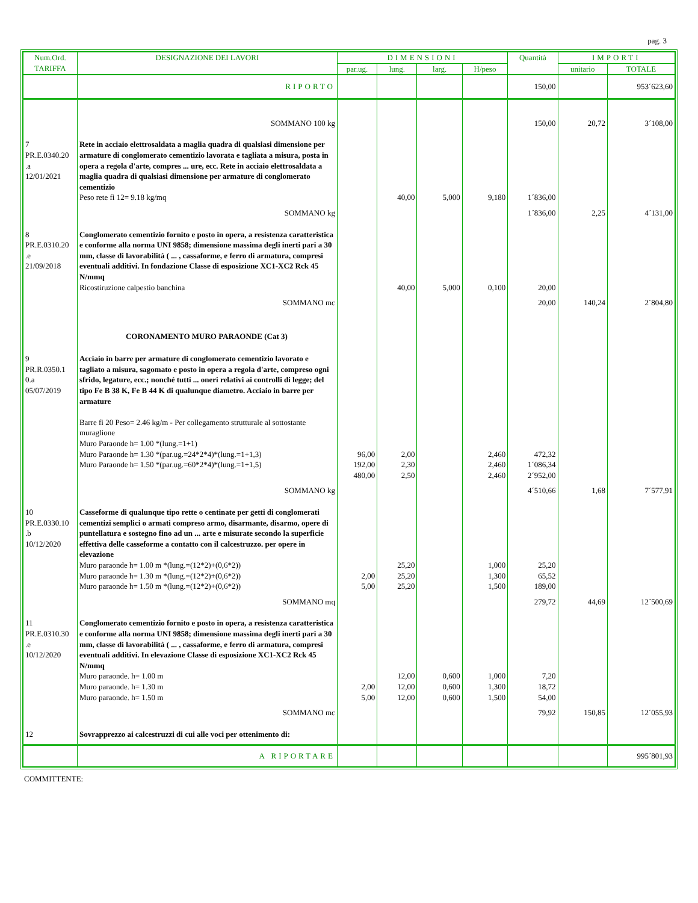pag. 3
| Num.Ord. TARIFFA | DESIGNAZIONE DEI LAVORI | DIMENSIONI | | | | Quantità | IMPORTI | |
| --- | --- | --- | --- | --- | --- | --- | --- | --- |
| | | par.ug. | lung. | larg. | H/peso | | unitario | TOTALE |
| | RIPORTO | | | | | 150,00 | | 953´623,60 |
| | SOMMANO 100 kg | | | | | 150,00 | 20,72 | 3´108,00 |
| 7 PR.E.0340.20 .a 12/01/2021 | Rete in acciaio elettrosaldata a maglia quadra di qualsiasi dimensione per armature di conglomerato cementizio lavorata e tagliata a misura, posta in opera a regola d'arte, compres ... ure, ecc. Rete in acciaio elettrosaldata a maglia quadra di qualsiasi dimensione per armature di conglomerato cementizio Peso rete fi 12= 9.18 kg/mq | | 40,00 | 5,000 | 9,180 | 1´836,00 | | |
| | SOMMANO kg | | | | | 1´836,00 | 2,25 | 4´131,00 |
| 8 PR.E.0310.20 .e 21/09/2018 | Conglomerato cementizio fornito e posto in opera, a resistenza caratteristica e conforme alla norma UNI 9858; dimensione massima degli inerti pari a 30 mm, classe di lavorabilità ( ... , cassaforme, e ferro di armatura, compresi eventuali additivi. In fondazione Classe di esposizione XC1-XC2 Rck 45 N/mmq Ricostiruzione calpestio banchina | | 40,00 | 5,000 | 0,100 | 20,00 | | |
| | SOMMANO mc | | | | | 20,00 | 140,24 | 2´804,80 |
| | CORONAMENTO MURO PARAONDE (Cat 3) | | | | | | | |
| 9 PR.R.0350.1 0.a 05/07/2019 | Acciaio in barre per armature di conglomerato cementizio lavorato e tagliato a misura, sagomato e posto in opera a regola d'arte, compreso ogni sfrido, legature, ecc.; nonché tutti ... oneri relativi ai controlli di legge; del tipo Fe B 38 K, Fe B 44 K di qualunque diametro. Acciaio in barre per armature Barre fi 20 Peso= 2.46 kg/m - Per collegamento strutturale al sottostante muraglione Muro Paraonde h= 1.00 *(lung.=1+1) Muro Paraonde h= 1.30 *(par.ug.=24*2*4)*(lung.=1+1,3) Muro Paraonde h= 1.50 *(par.ug.=60*2*4)*(lung.=1+1,5) | 96,00 192,00 480,00 | 2,00 2,30 2,50 | | 2,460 2,460 2,460 | 472,32 1´086,34 2´952,00 | | |
| | SOMMANO kg | | | | | 4´510,66 | 1,68 | 7´577,91 |
| 10 PR.E.0330.10 .b 10/12/2020 | Casseforme di qualunque tipo rette o centinate per getti di conglomerati cementizi semplici o armati compreso armo, disarmante, disarmo, opere di puntellatura e sostegno fino ad un ... arte e misurate secondo la superficie effettiva delle casseforme a contatto con il calcestruzzo. per opere in elevazione Muro paraonde h= 1.00 m *(lung.=(12*2)+(0,6*2)) Muro paraonde h= 1.30 m *(lung.=(12*2)+(0,6*2)) Muro paraonde h= 1.50 m *(lung.=(12*2)+(0,6*2)) | 2,00 5,00 | 25,20 25,20 25,20 | | 1,000 1,300 1,500 | 25,20 65,52 189,00 | | |
| | SOMMANO mq | | | | | 279,72 | 44,69 | 12´500,69 |
| 11 PR.E.0310.30 .e 10/12/2020 | Conglomerato cementizio fornito e posto in opera, a resistenza caratteristica e conforme alla norma UNI 9858; dimensione massima degli inerti pari a 30 mm, classe di lavorabilità ( ... , cassaforme, e ferro di armatura, compresi eventuali additivi. In elevazione Classe di esposizione XC1-XC2 Rck 45 N/mmq Muro paraonde. h= 1.00 m Muro paraonde. h= 1.30 m Muro paraonde. h= 1.50 m | 2,00 5,00 | 12,00 12,00 12,00 | 0,600 0,600 0,600 | 1,000 1,300 1,500 | 7,20 18,72 54,00 | | |
| | SOMMANO mc | | | | | 79,92 | 150,85 | 12´055,93 |
| 12 | Sovrapprezzo ai calcestruzzi di cui alle voci per ottenimento di: | | | | | | | |
| | A RIPORTARE | | | | | | | 995´801,93 |
COMMITTENTE: